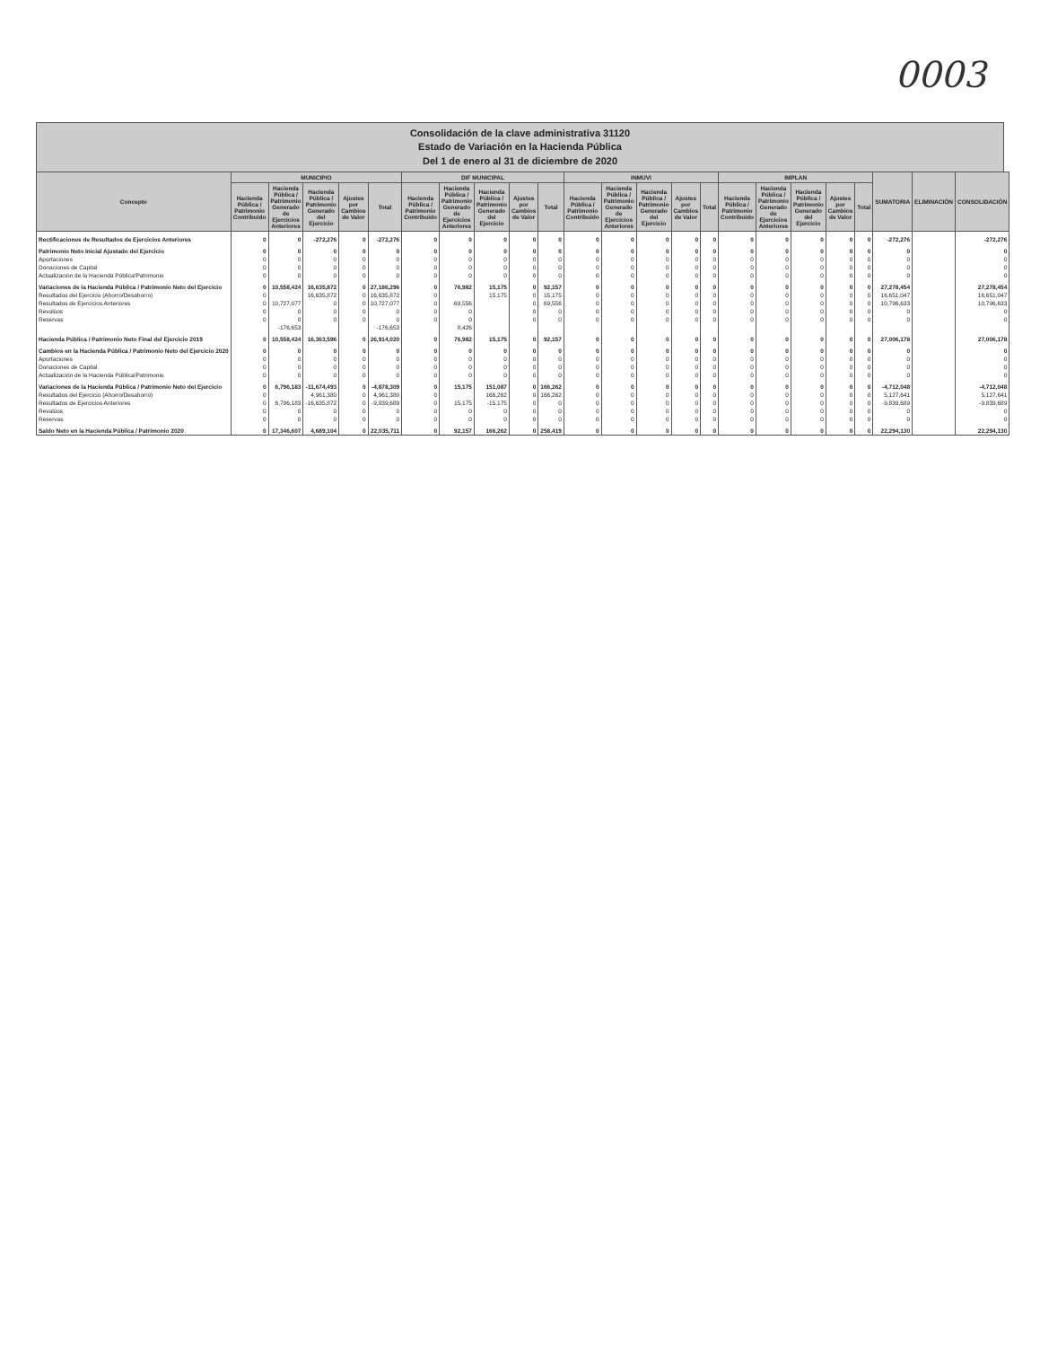0003
Consolidación de la clave administrativa 31120
Estado de Variación en la Hacienda Pública
Del 1 de enero al 31 de diciembre de 2020
| Concepto | MUNICIPIO | | | | | DIF MUNICIPAL | | | | | INMUVI | | | | | IMPLAN | | | | | SUMATORIA | ELIMINACIÓN | CONSOLIDACIÓN |
| --- | --- | --- | --- | --- | --- | --- | --- | --- | --- | --- | --- | --- | --- | --- | --- | --- | --- | --- | --- | --- | --- | --- | --- |
| | Hacienda Pública / Patrimonio Contribuido | Hacienda Pública / Patrimonio Generado de Ejercicios Anteriores | Hacienda Pública / Patrimonio Generado del Ejercicio | Ajustes por Cambios de Valor | Total | Hacienda Pública / Patrimonio Contribuido | Hacienda Pública / Patrimonio Generado de Ejercicios Anteriores | Hacienda Pública / Patrimonio Generado del Ejercicio | Ajustes por Cambios de Valor | Total | Hacienda Pública / Patrimonio Contribuido | Hacienda Pública / Patrimonio Generado de Ejercicios Anteriores | Hacienda Pública / Patrimonio Generado del Ejercicio | Ajustes por Cambios de Valor | Total | Hacienda Pública / Patrimonio Contribuido | Hacienda Pública / Patrimonio Generado de Ejercicios Anteriores | Hacienda Pública / Patrimonio Generado del Ejercicio | Ajustes por Cambios de Valor | Total | | | |
| Rectificaciones de Resultados de Ejercicios Anteriores | 0 | 0 | -272,276 | 0 | -272,276 | 0 | 0 | 0 | 0 | 0 | 0 | 0 | 0 | 0 | 0 | 0 | 0 | 0 | 0 | 0 | -272,276 | | -272,276 |
| Patrimonio Neto Inicial Ajustado del Ejercicio | 0 | 0 | 0 | 0 | 0 | 0 | 0 | 0 | 0 | 0 | 0 | 0 | 0 | 0 | 0 | 0 | 0 | 0 | 0 | 0 | 0 | | 0 |
| Aportaciones | 0 | 0 | 0 | 0 | 0 | 0 | 0 | 0 | 0 | 0 | 0 | 0 | 0 | 0 | 0 | 0 | 0 | 0 | 0 | 0 | 0 | | 0 |
| Donaciones de Capital | 0 | 0 | 0 | 0 | 0 | 0 | 0 | 0 | 0 | 0 | 0 | 0 | 0 | 0 | 0 | 0 | 0 | 0 | 0 | 0 | 0 | | 0 |
| Actualización de la Hacienda Pública/Patrimonio | 0 | 0 | 0 | 0 | 0 | 0 | 0 | 0 | 0 | 0 | 0 | 0 | 0 | 0 | 0 | 0 | 0 | 0 | 0 | 0 | 0 | | 0 |
| Variaciones de la Hacienda Pública / Patrimonio Neto del Ejercicio | 0 | 10,558,424 | 16,635,872 | 0 | 27,186,296 | 0 | 76,982 | 15,175 | 0 | 92,157 | 0 | 0 | 0 | 0 | 0 | 0 | 0 | 0 | 0 | 0 | 27,278,454 | | 27,278,454 |
| Resultados del Ejercicio (Ahorro/Desahorro) | 0 | | 16,635,872 | 0 | 16,635,872 | 0 | | 15,175 | 0 | 15,175 | 0 | 0 | 0 | 0 | 0 | 0 | 0 | 0 | 0 | 0 | 16,651,047 | | 16,651,047 |
| Resultados de Ejercicios Anteriores | 0 | 10,727,077 | 0 | 0 | 10,727,077 | 0 | 69,556 | | 0 | 69,556 | 0 | 0 | 0 | 0 | 0 | 0 | 0 | 0 | 0 | 0 | 10,796,633 | | 10,796,633 |
| Revalúos | 0 | 0 | 0 | 0 | 0 | 0 | 0 | | 0 | 0 | 0 | 0 | 0 | 0 | 0 | 0 | 0 | 0 | 0 | 0 | 0 | | 0 |
| Reservas | 0 | 0 | 0 | 0 | 0 | 0 | 0 | | 0 | 0 | 0 | 0 | 0 | 0 | 0 | 0 | 0 | 0 | 0 | 0 | 0 | | 0 |
| | | -176,653 | | | -176,653 | | 8,426 | | | | | | | | | | | | | | | | |
| Hacienda Pública / Patrimonio Neto Final del Ejercicio 2019 | 0 | 10,558,424 | 16,363,596 | 0 | 26,914,020 | 0 | 76,982 | 15,175 | 0 | 92,157 | 0 | 0 | 0 | 0 | 0 | 0 | 0 | 0 | 0 | 0 | 27,006,178 | | 27,006,178 |
| Cambios en la Hacienda Pública / Patrimonio Neto del Ejercicio 2020 | 0 | 0 | 0 | 0 | 0 | 0 | 0 | 0 | 0 | 0 | 0 | 0 | 0 | 0 | 0 | 0 | 0 | 0 | 0 | 0 | 0 | | 0 |
| Aportaciones | 0 | 0 | 0 | 0 | 0 | 0 | 0 | 0 | 0 | 0 | 0 | 0 | 0 | 0 | 0 | 0 | 0 | 0 | 0 | 0 | 0 | | 0 |
| Donaciones de Capital | 0 | 0 | 0 | 0 | 0 | 0 | 0 | 0 | 0 | 0 | 0 | 0 | 0 | 0 | 0 | 0 | 0 | 0 | 0 | 0 | 0 | | 0 |
| Actualización de la Hacienda Pública/Patrimonio | 0 | 0 | 0 | 0 | 0 | 0 | 0 | 0 | 0 | 0 | 0 | 0 | 0 | 0 | 0 | 0 | 0 | 0 | 0 | 0 | 0 | | 0 |
| Variaciones de la Hacienda Pública / Patrimonio Neto del Ejercicio | 0 | 6,796,183 | -11,674,493 | 0 | -4,878,309 | 0 | 15,175 | 151,087 | 0 | 166,262 | 0 | 0 | 0 | 0 | 0 | 0 | 0 | 0 | 0 | 0 | -4,712,048 | | -4,712,048 |
| Resultados del Ejercicio (Ahorro/Desahorro) | 0 | | 4,961,380 | 0 | 4,961,380 | 0 | | 166,262 | 0 | 166,262 | 0 | 0 | 0 | 0 | 0 | 0 | 0 | 0 | 0 | 0 | 5,127,641 | | 5,127,641 |
| Resultados de Ejercicios Anteriores | 0 | 6,796,183 | -16,635,872 | 0 | -9,839,689 | 0 | 15,175 | -15,175 | 0 | 0 | 0 | 0 | 0 | 0 | 0 | 0 | 0 | 0 | 0 | 0 | -9,839,689 | | -9,839,689 |
| Revalúos | 0 | 0 | 0 | 0 | 0 | 0 | 0 | 0 | 0 | 0 | 0 | 0 | 0 | 0 | 0 | 0 | 0 | 0 | 0 | 0 | 0 | | 0 |
| Reservas | 0 | 0 | 0 | 0 | 0 | 0 | 0 | 0 | 0 | 0 | 0 | 0 | 0 | 0 | 0 | 0 | 0 | 0 | 0 | 0 | 0 | | 0 |
| Saldo Neto en la Hacienda Pública / Patrimonio 2020 | 0 | 17,346,607 | 4,689,104 | 0 | 22,035,711 | 0 | 92,157 | 166,262 | 0 | 258,419 | 0 | 0 | 0 | 0 | 0 | 0 | 0 | 0 | 0 | 0 | 22,294,130 | | 22,294,130 |